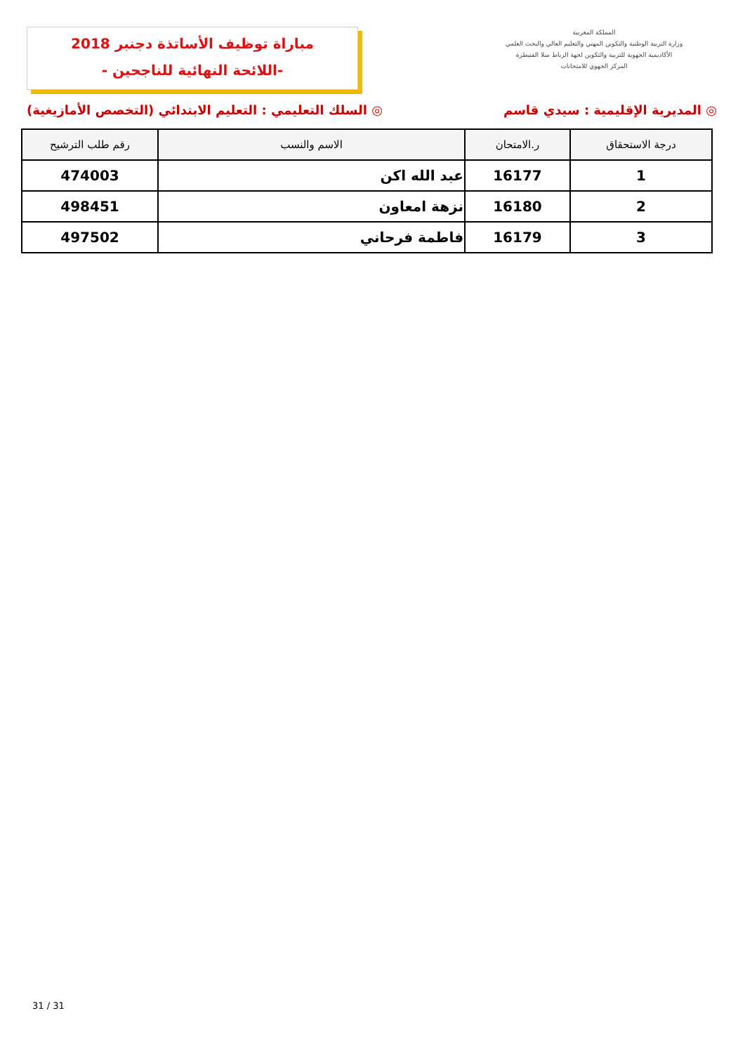المملكة المغربية
وزارة التربية الوطنية والتكوين المهني والتعليم العالي والبحث العلمي
الأكاديمية الجهوية للتربية والتكوين لجهة الرباط سلا القنيطرة
المركز الجهوي للامتحانات
مباراة توظيف الأساتذة دجنبر 2018
-اللائحة النهائية للناجحين -
◎ المديرية الإقليمية : سيدي قاسم ◎ السلك التعليمي : التعليم الابتدائي (التخصص الأمازيغية)
| درجة الاستحقاق | ر.الامتحان | الاسم والنسب | رقم طلب الترشيح |
| --- | --- | --- | --- |
| 1 | 16177 | عبد الله اكن | 474003 |
| 2 | 16180 | نزهة امعاون | 498451 |
| 3 | 16179 | فاطمة فرحاني | 497502 |
31 / 31